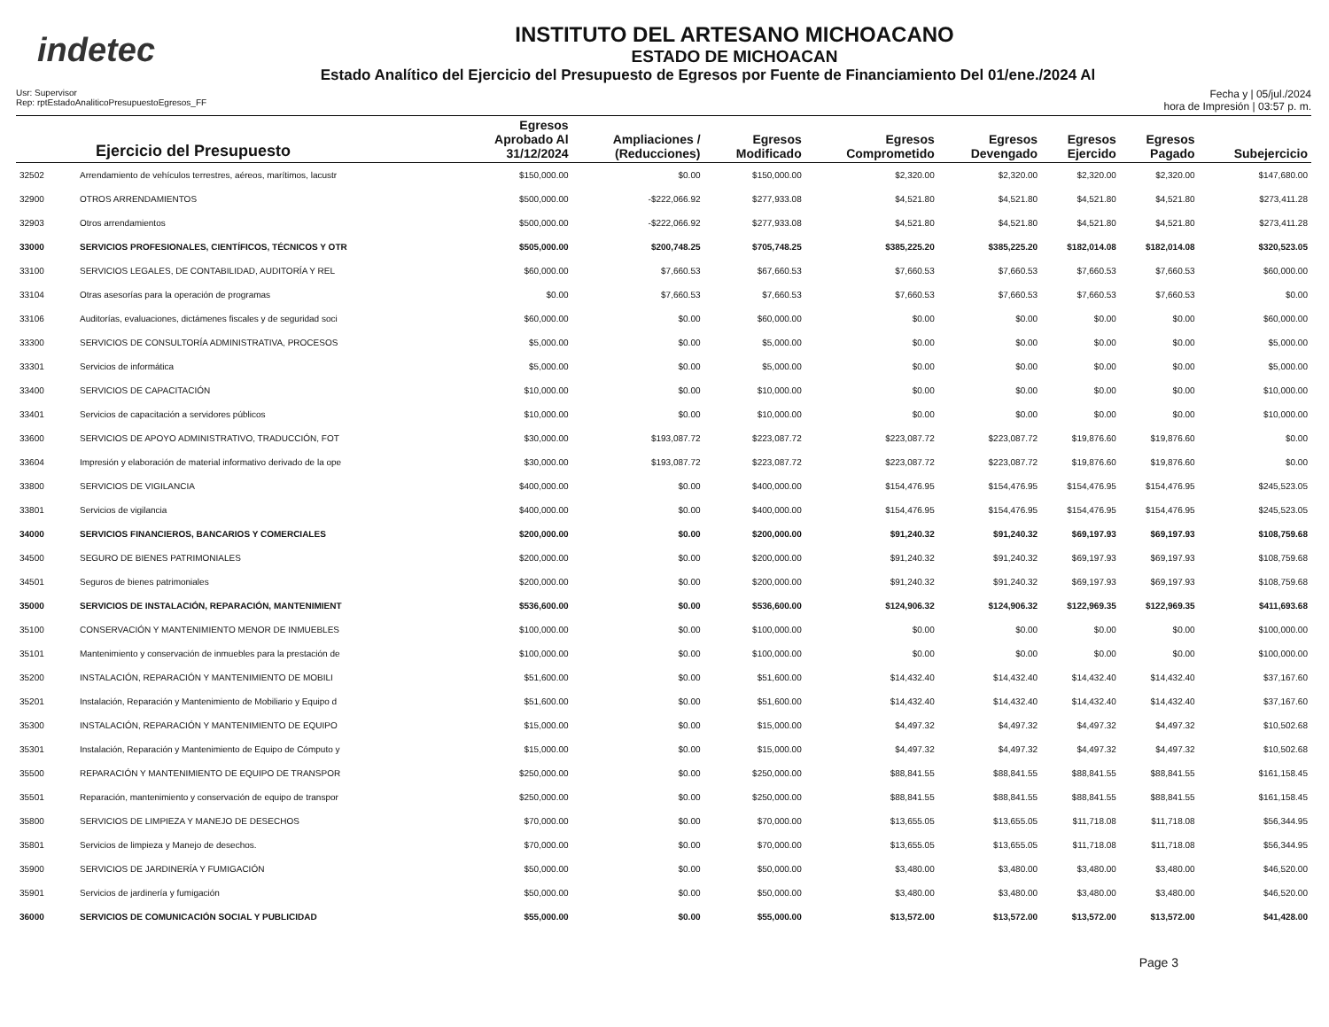indetec
INSTITUTO DEL ARTESANO MICHOACANO
ESTADO DE MICHOACAN
Estado Analítico del Ejercicio del Presupuesto de Egresos por Fuente de Financiamiento Del 01/ene./2024 Al
Usr: Supervisor
Rep: rptEstadoAnaliticoPresupuestoEgresos_FF
Fecha y | 05/jul./2024
hora de Impresión | 03:57 p. m.
| Ejercicio del Presupuesto | | Egresos Aprobado Al 31/12/2024 | Ampliaciones / (Reducciones) | Egresos Modificado | Egresos Comprometido | Egresos Devengado | Egresos Ejercido | Egresos Pagado | Subejercicio |
| --- | --- | --- | --- | --- | --- | --- | --- | --- | --- |
| 32502 | Arrendamiento de vehículos terrestres, aéreos, marítimos, lacustr | $150,000.00 | $0.00 | $150,000.00 | $2,320.00 | $2,320.00 | $2,320.00 | $2,320.00 | $147,680.00 |
| 32900 | OTROS ARRENDAMIENTOS | $500,000.00 | -$222,066.92 | $277,933.08 | $4,521.80 | $4,521.80 | $4,521.80 | $4,521.80 | $273,411.28 |
| 32903 | Otros arrendamientos | $500,000.00 | -$222,066.92 | $277,933.08 | $4,521.80 | $4,521.80 | $4,521.80 | $4,521.80 | $273,411.28 |
| 33000 | SERVICIOS PROFESIONALES, CIENTÍFICOS, TÉCNICOS Y OTR | $505,000.00 | $200,748.25 | $705,748.25 | $385,225.20 | $385,225.20 | $182,014.08 | $182,014.08 | $320,523.05 |
| 33100 | SERVICIOS LEGALES, DE CONTABILIDAD, AUDITORÍA Y REL | $60,000.00 | $7,660.53 | $67,660.53 | $7,660.53 | $7,660.53 | $7,660.53 | $7,660.53 | $60,000.00 |
| 33104 | Otras asesorías para la operación de programas | $0.00 | $7,660.53 | $7,660.53 | $7,660.53 | $7,660.53 | $7,660.53 | $7,660.53 | $0.00 |
| 33106 | Auditorías, evaluaciones, dictámenes fiscales y de seguridad soci | $60,000.00 | $0.00 | $60,000.00 | $0.00 | $0.00 | $0.00 | $0.00 | $60,000.00 |
| 33300 | SERVICIOS DE CONSULTORÍA ADMINISTRATIVA, PROCESOS | $5,000.00 | $0.00 | $5,000.00 | $0.00 | $0.00 | $0.00 | $0.00 | $5,000.00 |
| 33301 | Servicios de informática | $5,000.00 | $0.00 | $5,000.00 | $0.00 | $0.00 | $0.00 | $0.00 | $5,000.00 |
| 33400 | SERVICIOS DE CAPACITACIÓN | $10,000.00 | $0.00 | $10,000.00 | $0.00 | $0.00 | $0.00 | $0.00 | $10,000.00 |
| 33401 | Servicios de capacitación a servidores públicos | $10,000.00 | $0.00 | $10,000.00 | $0.00 | $0.00 | $0.00 | $0.00 | $10,000.00 |
| 33600 | SERVICIOS DE APOYO ADMINISTRATIVO, TRADUCCIÓN, FOT | $30,000.00 | $193,087.72 | $223,087.72 | $223,087.72 | $223,087.72 | $19,876.60 | $19,876.60 | $0.00 |
| 33604 | Impresión y elaboración de material informativo derivado de la ope | $30,000.00 | $193,087.72 | $223,087.72 | $223,087.72 | $223,087.72 | $19,876.60 | $19,876.60 | $0.00 |
| 33800 | SERVICIOS DE VIGILANCIA | $400,000.00 | $0.00 | $400,000.00 | $154,476.95 | $154,476.95 | $154,476.95 | $154,476.95 | $245,523.05 |
| 33801 | Servicios de vigilancia | $400,000.00 | $0.00 | $400,000.00 | $154,476.95 | $154,476.95 | $154,476.95 | $154,476.95 | $245,523.05 |
| 34000 | SERVICIOS FINANCIEROS, BANCARIOS Y COMERCIALES | $200,000.00 | $0.00 | $200,000.00 | $91,240.32 | $91,240.32 | $69,197.93 | $69,197.93 | $108,759.68 |
| 34500 | SEGURO DE BIENES PATRIMONIALES | $200,000.00 | $0.00 | $200,000.00 | $91,240.32 | $91,240.32 | $69,197.93 | $69,197.93 | $108,759.68 |
| 34501 | Seguros de bienes patrimoniales | $200,000.00 | $0.00 | $200,000.00 | $91,240.32 | $91,240.32 | $69,197.93 | $69,197.93 | $108,759.68 |
| 35000 | SERVICIOS DE INSTALACIÓN, REPARACIÓN, MANTENIMIENT | $536,600.00 | $0.00 | $536,600.00 | $124,906.32 | $124,906.32 | $122,969.35 | $122,969.35 | $411,693.68 |
| 35100 | CONSERVACIÓN Y MANTENIMIENTO MENOR DE INMUEBLES | $100,000.00 | $0.00 | $100,000.00 | $0.00 | $0.00 | $0.00 | $0.00 | $100,000.00 |
| 35101 | Mantenimiento y conservación de inmuebles para la prestación de | $100,000.00 | $0.00 | $100,000.00 | $0.00 | $0.00 | $0.00 | $0.00 | $100,000.00 |
| 35200 | INSTALACIÓN, REPARACIÓN Y MANTENIMIENTO DE MOBILI | $51,600.00 | $0.00 | $51,600.00 | $14,432.40 | $14,432.40 | $14,432.40 | $14,432.40 | $37,167.60 |
| 35201 | Instalación, Reparación y Mantenimiento de Mobiliario y Equipo d | $51,600.00 | $0.00 | $51,600.00 | $14,432.40 | $14,432.40 | $14,432.40 | $14,432.40 | $37,167.60 |
| 35300 | INSTALACIÓN, REPARACIÓN Y MANTENIMIENTO DE EQUIPO | $15,000.00 | $0.00 | $15,000.00 | $4,497.32 | $4,497.32 | $4,497.32 | $4,497.32 | $10,502.68 |
| 35301 | Instalación, Reparación y Mantenimiento de Equipo de Cómputo y | $15,000.00 | $0.00 | $15,000.00 | $4,497.32 | $4,497.32 | $4,497.32 | $4,497.32 | $10,502.68 |
| 35500 | REPARACIÓN Y MANTENIMIENTO DE EQUIPO DE TRANSPOR | $250,000.00 | $0.00 | $250,000.00 | $88,841.55 | $88,841.55 | $88,841.55 | $88,841.55 | $161,158.45 |
| 35501 | Reparación, mantenimiento y conservación de equipo de transpor | $250,000.00 | $0.00 | $250,000.00 | $88,841.55 | $88,841.55 | $88,841.55 | $88,841.55 | $161,158.45 |
| 35800 | SERVICIOS DE LIMPIEZA Y MANEJO DE DESECHOS | $70,000.00 | $0.00 | $70,000.00 | $13,655.05 | $13,655.05 | $11,718.08 | $11,718.08 | $56,344.95 |
| 35801 | Servicios de limpieza y Manejo de desechos. | $70,000.00 | $0.00 | $70,000.00 | $13,655.05 | $13,655.05 | $11,718.08 | $11,718.08 | $56,344.95 |
| 35900 | SERVICIOS DE JARDINERÍA Y FUMIGACIÓN | $50,000.00 | $0.00 | $50,000.00 | $3,480.00 | $3,480.00 | $3,480.00 | $3,480.00 | $46,520.00 |
| 35901 | Servicios de jardinería y fumigación | $50,000.00 | $0.00 | $50,000.00 | $3,480.00 | $3,480.00 | $3,480.00 | $3,480.00 | $46,520.00 |
| 36000 | SERVICIOS DE COMUNICACIÓN SOCIAL Y PUBLICIDAD | $55,000.00 | $0.00 | $55,000.00 | $13,572.00 | $13,572.00 | $13,572.00 | $13,572.00 | $41,428.00 |
Page 3